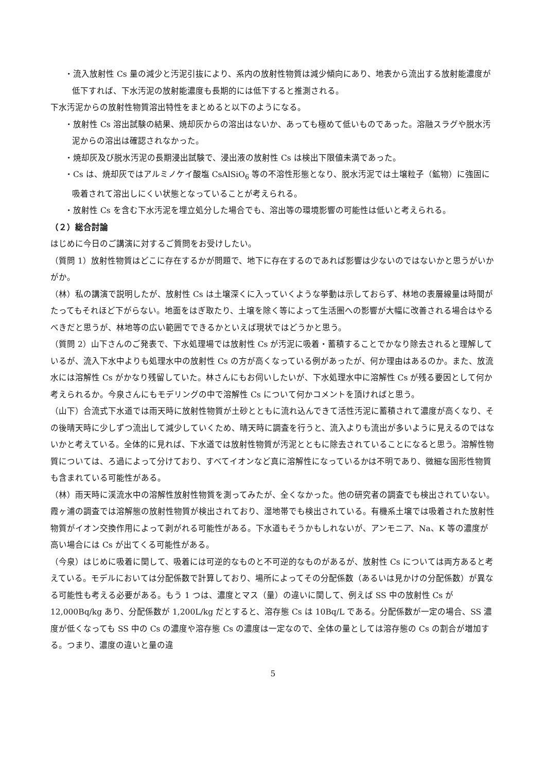・流入放射性 Cs 量の減少と汚泥引抜により、系内の放射性物質は減少傾向にあり、地表から流出する放射能濃度が低下すれば、下水汚泥の放射能濃度も長期的には低下すると推測される。
下水汚泥からの放射性物質溶出特性をまとめると以下のようになる。
・放射性 Cs 溶出試験の結果、焼却灰からの溶出はないか、あっても極めて低いものであった。溶融スラグや脱水汚泥からの溶出は確認されなかった。
・焼却灰及び脱水汚泥の長期浸出試験で、浸出液の放射性 Cs は検出下限値未満であった。
・Cs は、焼却灰ではアルミノケイ酸塩 CsAlSiO<sub>6</sub> 等の不溶性形態となり、脱水汚泥では土壌粒子（鉱物）に強固に吸着されて溶出しにくい状態となっていることが考えられる。
・放射性 Cs を含む下水汚泥を埋立処分した場合でも、溶出等の環境影響の可能性は低いと考えられる。
（２）総合討論
はじめに今日のご講演に対するご質問をお受けしたい。
（質問 1）放射性物質はどこに存在するかが問題で、地下に存在するのであれば影響は少ないのではないかと思うがいかがか。
（林）私の講演で説明したが、放射性 Cs は土壌深くに入っていくような挙動は示しておらず、林地の表層線量は時間がたってもそれほど下がらない。地面をはぎ取たり、土壌を除く等によって生活圏への影響が大幅に改善される場合はやるべきだと思うが、林地等の広い範囲でできるかといえば現状ではどうかと思う。
（質問 2）山下さんのご発表で、下水処理場では放射性 Cs が汚泥に吸着・蓄積することでかなり除去されると理解しているが、流入下水中よりも処理水中の放射性 Cs の方が高くなっている例があったが、何か理由はあるのか。また、放流水には溶解性 Cs がかなり残留していた。林さんにもお伺いしたいが、下水処理水中に溶解性 Cs が残る要因として何か考えられるか。今泉さんにもモデリングの中で溶解性 Cs について何かコメントを頂ければと思う。
（山下）合流式下水道では雨天時に放射性物質が土砂とともに流れ込んできて活性汚泥に蓄積されて濃度が高くなり、その後晴天時に少しずつ流出して減少していくため、晴天時に調査を行うと、流入よりも流出が多いように見えるのではないかと考えている。全体的に見れば、下水道では放射性物質が汚泥とともに除去されていることになると思う。溶解性物質については、ろ過によって分けており、すべてイオンなど真に溶解性になっているかは不明であり、微細な固形性物質も含まれている可能性がある。
（林）雨天時に渓流水中の溶解性放射性物質を測ってみたが、全くなかった。他の研究者の調査でも検出されていない。霞ヶ浦の調査では溶解態の放射性物質が検出されており、湿地帯でも検出されている。有機系土壌では吸着された放射性物質がイオン交換作用によって剥がれる可能性がある。下水道もそうかもしれないが、アンモニア、Na、K 等の濃度が高い場合には Cs が出てくる可能性がある。
（今泉）はじめに吸着に関して、吸着には可逆的なものと不可逆的なものがあるが、放射性 Cs については両方あると考えている。モデルにおいては分配係数で計算しており、場所によってその分配係数（あるいは見かけの分配係数）が異なる可能性も考える必要がある。もう 1 つは、濃度とマス（量）の違いに関して、例えば SS 中の放射性 Cs が 12,000Bq/kg あり、分配係数が 1,200L/kg だとすると、溶存態 Cs は 10Bq/L である。分配係数が一定の場合、SS 濃度が低くなっても SS 中の Cs の濃度や溶存態 Cs の濃度は一定なので、全体の量としては溶存態の Cs の割合が増加する。つまり、濃度の違いと量の違
5